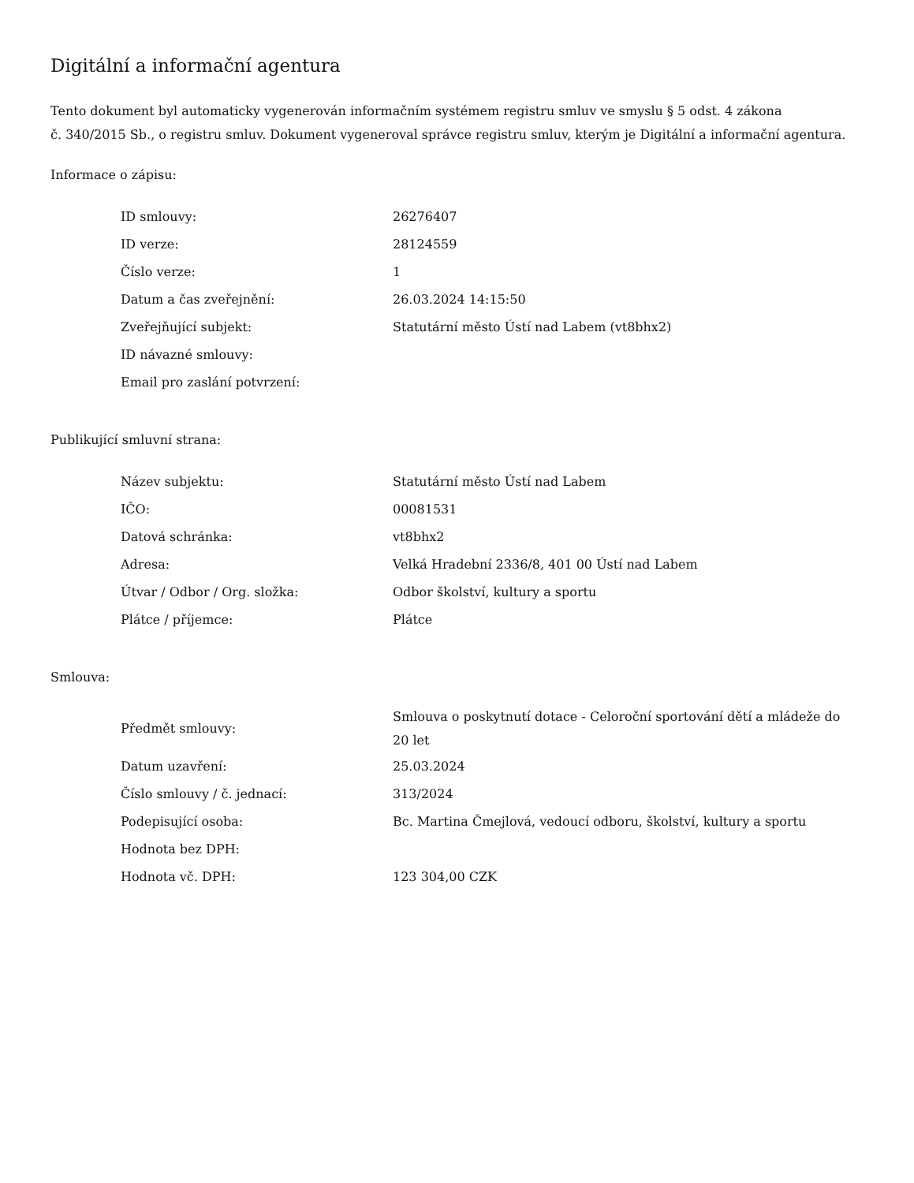Digitální a informační agentura
Tento dokument byl automaticky vygenerován informačním systémem registru smluv ve smyslu § 5 odst. 4 zákona
č. 340/2015 Sb., o registru smluv. Dokument vygeneroval správce registru smluv, kterým je Digitální a informační agentura.
Informace o zápisu:
| ID smlouvy: | 26276407 |
| ID verze: | 28124559 |
| Číslo verze: | 1 |
| Datum a čas zveřejnění: | 26.03.2024 14:15:50 |
| Zveřejňující subjekt: | Statutární město Ústí nad Labem (vt8bhx2) |
| ID návazné smlouvy: | |
| Email pro zaslání potvrzení: | |
Publikující smluvní strana:
| Název subjektu: | Statutární město Ústí nad Labem |
| IČO: | 00081531 |
| Datová schránka: | vt8bhx2 |
| Adresa: | Velká Hradební 2336/8, 401 00 Ústí nad Labem |
| Útvar / Odbor / Org. složka: | Odbor školství, kultury a sportu |
| Plátce / příjemce: | Plátce |
Smlouva:
| Předmět smlouvy: | Smlouva o poskytnutí dotace - Celoroční sportování dětí a mládeže do 20 let |
| Datum uzavření: | 25.03.2024 |
| Číslo smlouvy / č. jednací: | 313/2024 |
| Podepisující osoba: | Bc. Martina Čmejlová, vedoucí odboru, školství, kultury a sportu |
| Hodnota bez DPH: | |
| Hodnota vč. DPH: | 123 304,00 CZK |